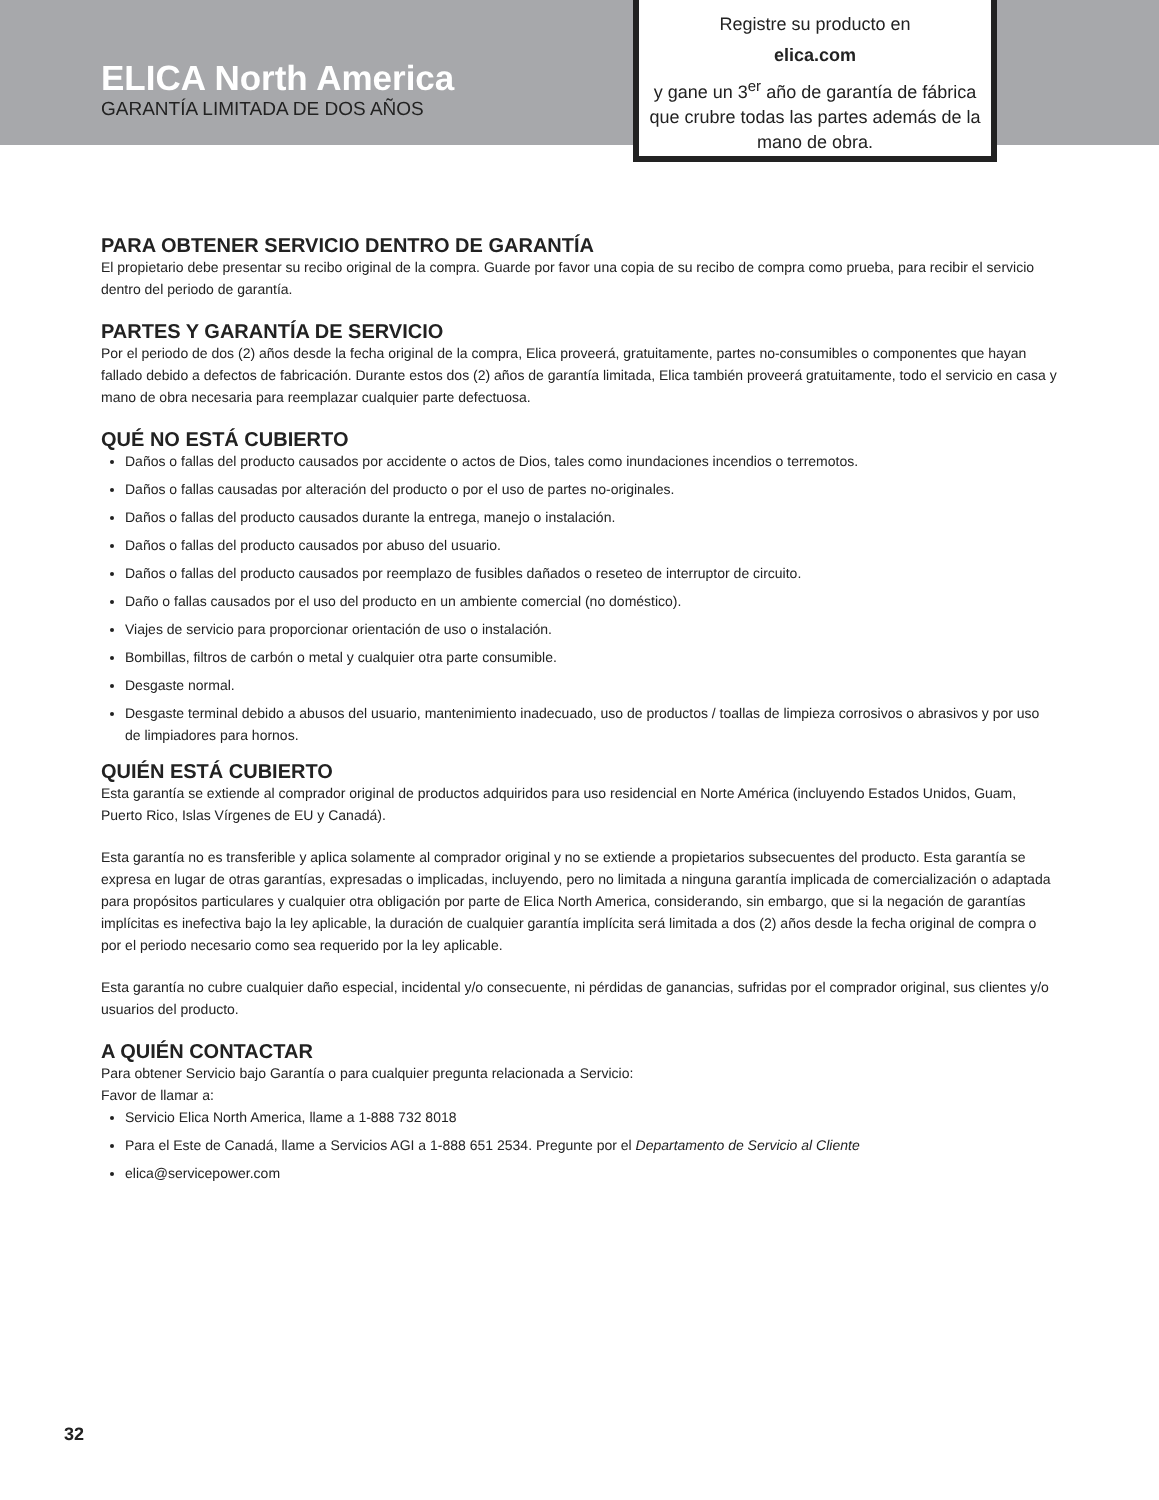ELICA North America
GARANTÍA LIMITADA DE DOS AÑOS
Registre su producto en
elica.com
y gane un 3<sup>er</sup> año de garantía de fábrica que crubre todas las partes además de la mano de obra.
PARA OBTENER SERVICIO DENTRO DE GARANTÍA
El propietario debe presentar su recibo original de la compra. Guarde por favor una copia de su recibo de compra como prueba, para recibir el servicio dentro del periodo de garantía.
PARTES Y GARANTÍA DE SERVICIO
Por el periodo de dos (2) años desde la fecha original de la compra, Elica proveerá, gratuitamente, partes no-consumibles o componentes que hayan fallado debido a defectos de fabricación. Durante estos dos (2) años de garantía limitada, Elica también proveerá gratuitamente, todo el servicio en casa y mano de obra necesaria para reemplazar cualquier parte defectuosa.
QUÉ NO ESTÁ CUBIERTO
Daños o fallas del producto causados por accidente o actos de Dios, tales como inundaciones incendios o terremotos.
Daños o fallas causadas por alteración del producto o por el uso de partes no-originales.
Daños o fallas del producto causados durante la entrega, manejo o instalación.
Daños o fallas del producto causados por abuso del usuario.
Daños o fallas del producto causados por reemplazo de fusibles dañados o reseteo de interruptor de circuito.
Daño o fallas causados por el uso del producto en un ambiente comercial (no doméstico).
Viajes de servicio para proporcionar orientación de uso o instalación.
Bombillas, filtros de carbón o metal y cualquier otra parte consumible.
Desgaste normal.
Desgaste terminal debido a abusos del usuario, mantenimiento inadecuado, uso de productos / toallas de limpieza corrosivos o abrasivos y por uso de limpiadores para hornos.
QUIÉN ESTÁ CUBIERTO
Esta garantía se extiende al comprador original de productos adquiridos para uso residencial en Norte América (incluyendo Estados Unidos, Guam, Puerto Rico, Islas Vírgenes de EU y Canadá).
Esta garantía no es transferible y aplica solamente al comprador original y no se extiende a propietarios subsecuentes del producto. Esta garantía se expresa en lugar de otras garantías, expresadas o implicadas, incluyendo, pero no limitada a ninguna garantía implicada de comercialización o adaptada para propósitos particulares y cualquier otra obligación por parte de Elica North America, considerando, sin embargo, que si la negación de garantías implícitas es inefectiva bajo la ley aplicable, la duración de cualquier garantía implícita será limitada a dos (2) años desde la fecha original de compra o por el periodo necesario como sea requerido por la ley aplicable.
Esta garantía no cubre cualquier daño especial, incidental y/o consecuente, ni pérdidas de ganancias, sufridas por el comprador original, sus clientes y/o usuarios del producto.
A QUIÉN CONTACTAR
Para obtener Servicio bajo Garantía o para cualquier pregunta relacionada a Servicio:
Favor de llamar a:
Servicio Elica North America, llame a 1-888 732 8018
Para el Este de Canadá, llame a Servicios AGI a 1-888 651 2534. Pregunte por el Departamento de Servicio al Cliente
elica@servicepower.com
32